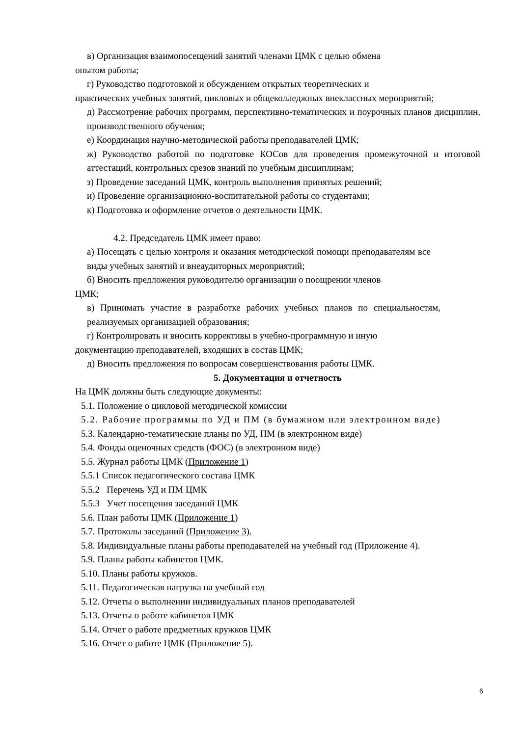в) Организация взаимопосещений занятий членами ЦМК с целью обмена
опытом работы;
г) Руководство подготовкой и обсуждением открытых теоретических и
практических учебных занятий, цикловых и общеколледжных внеклассных мероприятий;
д) Рассмотрение рабочих программ, перспективно-тематических и поурочных планов дисциплин, производственного обучения;
е) Координация научно-методической работы преподавателей ЦМК;
ж) Руководство работой по подготовке КОСов для проведения промежуточной и итоговой аттестаций, контрольных срезов знаний по учебным дисциплинам;
з) Проведение заседаний ЦМК, контроль выполнения принятых решений;
и) Проведение организационно-воспитательной работы со студентами;
к) Подготовка и оформление отчетов о деятельности ЦМК.
4.2. Председатель ЦМК имеет право:
а) Посещать с целью контроля и оказания методической помощи преподавателям все виды учебных занятий и внеаудиторных мероприятий;
б) Вносить предложения руководителю организации о поощрении членов
ЦМК;
в) Принимать участие в разработке рабочих учебных планов по специальностям, реализуемых организацией образования;
г) Контролировать и вносить коррективы в учебно-программную и иную
документацию преподавателей, входящих в состав ЦМК;
д) Вносить предложения по вопросам совершенствования работы ЦМК.
5. Документация и отчетность
На ЦМК должны быть следующие документы:
5.1. Положение о цикловой методической комиссии
5.2. Рабочие программы по УД и ПМ (в бумажном или электронном виде)
5.3. Календарно-тематические планы по УД, ПМ (в электронном виде)
5.4. Фонды оценочных средств (ФОС) (в электронном виде)
5.5. Журнал работы ЦМК (Приложение 1)
5.5.1 Список педагогического состава ЦМК
5.5.2 Перечень УД и ПМ ЦМК
5.5.3 Учет посещения заседаний ЦМК
5.6. План работы ЦМК (Приложение 1)
5.7. Протоколы заседаний (Приложение 3).
5.8. Индивидуальные планы работы преподавателей на учебный год (Приложение 4).
5.9. Планы работы кабинетов ЦМК.
5.10. Планы работы кружков.
5.11. Педагогическая нагрузка на учебный год
5.12. Отчеты о выполнении индивидуальных планов преподавателей
5.13. Отчеты о работе кабинетов ЦМК
5.14. Отчет о работе предметных кружков ЦМК
5.16. Отчет о работе ЦМК (Приложение 5).
6